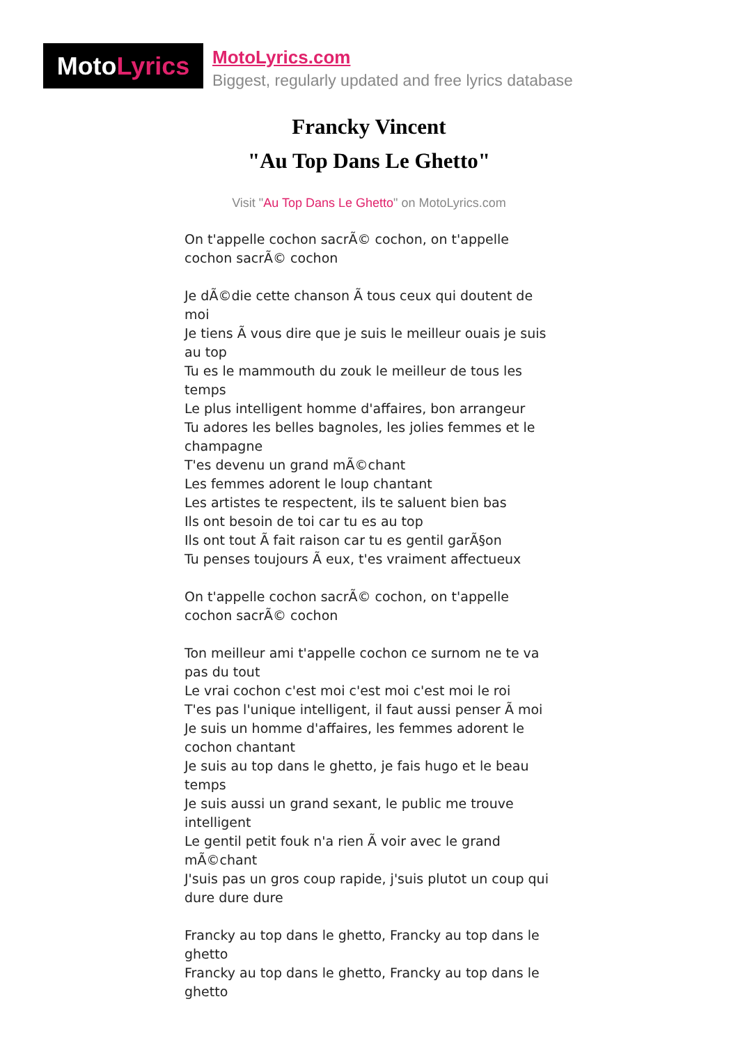Moto Lyrics
MotoLyrics.com
Biggest, regularly updated and free lyrics database
Francky Vincent
"Au Top Dans Le Ghetto"
Visit "Au Top Dans Le Ghetto" on MotoLyrics.com
On t'appelle cochon sacrÃ© cochon, on t'appelle cochon sacrÃ© cochon
Je dÃ©die cette chanson Ã tous ceux qui doutent de moi
Je tiens Ã vous dire que je suis le meilleur ouais je suis au top
Tu es le mammouth du zouk le meilleur de tous les temps
Le plus intelligent homme d'affaires, bon arrangeur
Tu adores les belles bagnoles, les jolies femmes et le champagne
T'es devenu un grand mÃ©chant
Les femmes adorent le loup chantant
Les artistes te respectent, ils te saluent bien bas
Ils ont besoin de toi car tu es au top
Ils ont tout Ã fait raison car tu es gentil garÃ§on
Tu penses toujours Ã eux, t'es vraiment affectueux
On t'appelle cochon sacrÃ© cochon, on t'appelle cochon sacrÃ© cochon
Ton meilleur ami t'appelle cochon ce surnom ne te va pas du tout
Le vrai cochon c'est moi c'est moi c'est moi le roi
T'es pas l'unique intelligent, il faut aussi penser Ã moi
Je suis un homme d'affaires, les femmes adorent le cochon chantant
Je suis au top dans le ghetto, je fais hugo et le beau temps
Je suis aussi un grand sexant, le public me trouve intelligent
Le gentil petit fouk n'a rien Ã voir avec le grand mÃ©chant
J'suis pas un gros coup rapide, j'suis plutot un coup qui dure dure dure
Francky au top dans le ghetto, Francky au top dans le ghetto
Francky au top dans le ghetto, Francky au top dans le ghetto